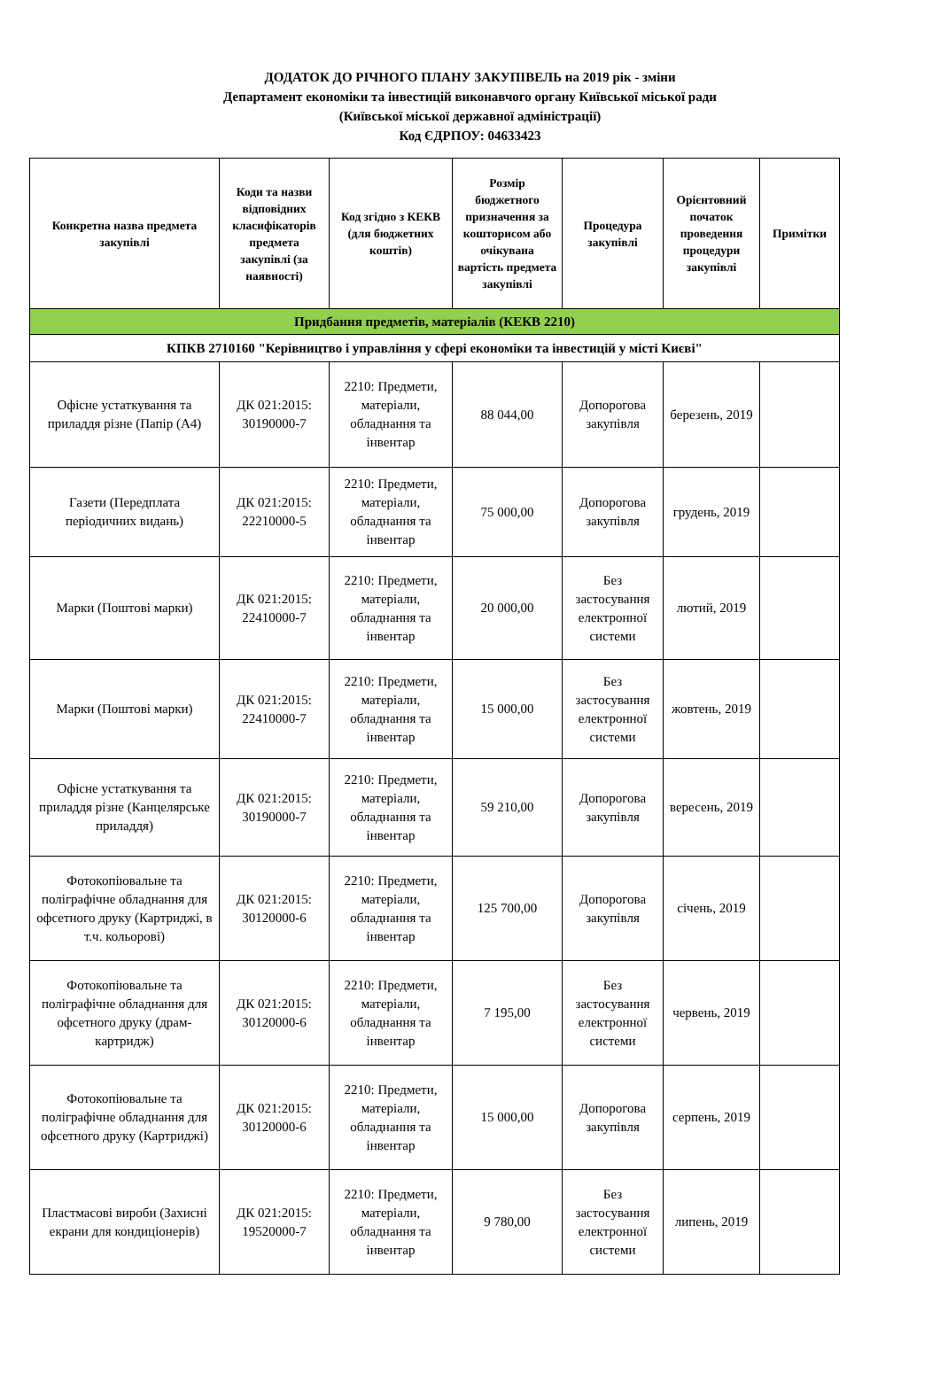ДОДАТОК ДО РІЧНОГО ПЛАНУ ЗАКУПІВЕЛЬ на 2019 рік - зміни
Департамент економіки та інвестицій виконавчого органу Київської міської ради
(Київської міської державної адміністрації)
Код ЄДРПОУ: 04633423
| Конкретна назва предмета закупівлі | Коди та назви відповідних класифікаторів предмета закупівлі (за наявності) | Код згідно з КЕКВ (для бюджетних коштів) | Розмір бюджетного призначення за кошторисом або очікувана вартість предмета закупівлі | Процедура закупівлі | Орієнтовний початок проведення процедури закупівлі | Примітки |
| --- | --- | --- | --- | --- | --- | --- |
| Придбання предметів, матеріалів (КЕКВ 2210) | | | | | | |
| КПКВ 2710160 "Керівництво і управління у сфері економіки та інвестицій у місті Києві" | | | | | | |
| Офісне устаткування та приладдя різне (Папір (А4) | ДК 021:2015: 30190000-7 | 2210: Предмети, матеріали, обладнання та інвентар | 88 044,00 | Допорогова закупівля | березень, 2019 | |
| Газети (Передплата періодичних видань) | ДК 021:2015: 22210000-5 | 2210: Предмети, матеріали, обладнання та інвентар | 75 000,00 | Допорогова закупівля | грудень, 2019 | |
| Марки (Поштові марки) | ДК 021:2015: 22410000-7 | 2210: Предмети, матеріали, обладнання та інвентар | 20 000,00 | Без застосування електронної системи | лютий, 2019 | |
| Марки (Поштові марки) | ДК 021:2015: 22410000-7 | 2210: Предмети, матеріали, обладнання та інвентар | 15 000,00 | Без застосування електронної системи | жовтень, 2019 | |
| Офісне устаткування та приладдя різне (Канцелярське приладдя) | ДК 021:2015: 30190000-7 | 2210: Предмети, матеріали, обладнання та інвентар | 59 210,00 | Допорогова закупівля | вересень, 2019 | |
| Фотокопіювальне та поліграфічне обладнання для офсетного друку (Картриджі, в т.ч. кольорові) | ДК 021:2015: 30120000-6 | 2210: Предмети, матеріали, обладнання та інвентар | 125 700,00 | Допорогова закупівля | січень, 2019 | |
| Фотокопіювальне та поліграфічне обладнання для офсетного друку (драм-картридж) | ДК 021:2015: 30120000-6 | 2210: Предмети, матеріали, обладнання та інвентар | 7 195,00 | Без застосування електронної системи | червень, 2019 | |
| Фотокопіювальне та поліграфічне обладнання для офсетного друку (Картриджі) | ДК 021:2015: 30120000-6 | 2210: Предмети, матеріали, обладнання та інвентар | 15 000,00 | Допорогова закупівля | серпень, 2019 | |
| Пластмасові вироби (Захисні екрани для кондиціонерів) | ДК 021:2015: 19520000-7 | 2210: Предмети, матеріали, обладнання та інвентар | 9 780,00 | Без застосування електронної системи | липень, 2019 | |